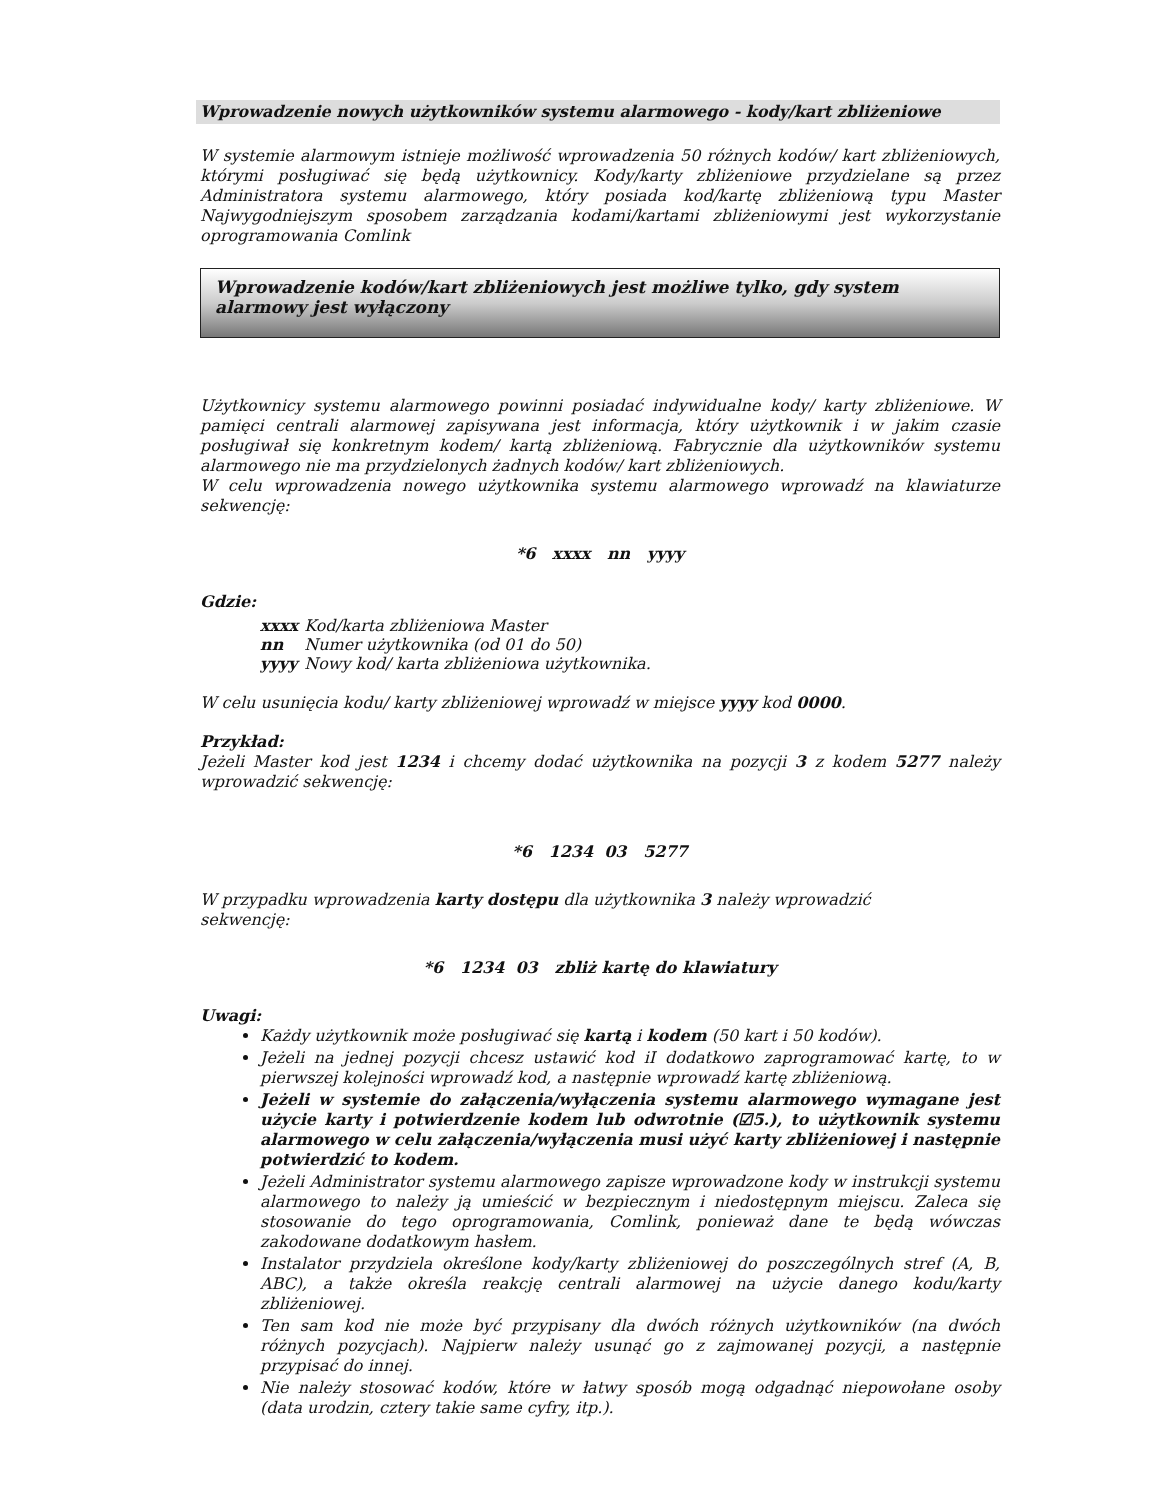Wprowadzenie nowych użytkowników systemu alarmowego - kody/kart zbliżeniowe
W systemie alarmowym istnieje możliwość wprowadzenia 50 różnych kodów/ kart zbliżeniowych, którymi posługiwać się będą użytkownicy. Kody/karty zbliżeniowe przydzielane są przez Administratora systemu alarmowego, który posiada kod/kartę zbliżeniową typu Master Najwygodniejszym sposobem zarządzania kodami/kartami zbliżeniowymi jest wykorzystanie oprogramowania Comlink
Wprowadzenie kodów/kart zbliżeniowych jest możliwe tylko, gdy system alarmowy jest wyłączony
Użytkownicy systemu alarmowego powinni posiadać indywidualne kody/ karty zbliżeniowe. W pamięci centrali alarmowej zapisywana jest informacja, który użytkownik i w jakim czasie posługiwał się konkretnym kodem/ kartą zbliżeniową. Fabrycznie dla użytkowników systemu alarmowego nie ma przydzielonych żadnych kodów/ kart zbliżeniowych.
W celu wprowadzenia nowego użytkownika systemu alarmowego wprowadź na klawiaturze sekwencję:
*6 xxxx nn yyyy
Gdzie:
| xxxx | Kod/karta zbliżeniowa Master |
| nn | Numer użytkownika (od 01 do 50) |
| yyyy | Nowy kod/ karta zbliżeniowa użytkownika. |
W celu usunięcia kodu/ karty zbliżeniowej wprowadź w miejsce yyyy kod 0000.
Przykład:
Jeżeli Master kod jest 1234 i chcemy dodać użytkownika na pozycji 3 z kodem 5277 należy wprowadzić sekwencję:
*6 1234 03 5277
W przypadku wprowadzenia karty dostępu dla użytkownika 3 należy wprowadzić
sekwencję:
*6 1234 03 zbliż kartę do klawiatury
Uwagi:
Każdy użytkownik może posługiwać się kartą i kodem (50 kart i 50 kodów).
Jeżeli na jednej pozycji chcesz ustawić kod iI dodatkowo zaprogramować kartę, to w pierwszej kolejności wprowadź kod, a następnie wprowadź kartę zbliżeniową.
Jeżeli w systemie do załączenia/wyłączenia systemu alarmowego wymagane jest użycie karty i potwierdzenie kodem lub odwrotnie (☑5.), to użytkownik systemu alarmowego w celu załączenia/wyłączenia musi użyć karty zbliżeniowej i następnie potwierdzić to kodem.
Jeżeli Administrator systemu alarmowego zapisze wprowadzone kody w instrukcji systemu alarmowego to należy ją umieścić w bezpiecznym i niedostępnym miejscu. Zaleca się stosowanie do tego oprogramowania, Comlink, ponieważ dane te będą wówczas zakodowane dodatkowym hasłem.
Instalator przydziela określone kody/karty zbliżeniowej do poszczególnych stref (A, B, ABC), a także określa reakcję centrali alarmowej na użycie danego kodu/karty zbliżeniowej.
Ten sam kod nie może być przypisany dla dwóch różnych użytkowników (na dwóch różnych pozycjach). Najpierw należy usunąć go z zajmowanej pozycji, a następnie przypisać do innej.
Nie należy stosować kodów, które w łatwy sposób mogą odgadnąć niepowołane osoby (data urodzin, cztery takie same cyfry, itp.).